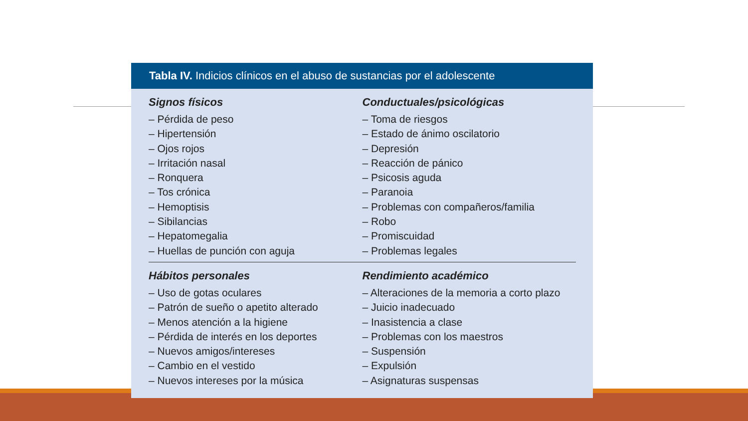Tabla IV. Indicios clínicos en el abuso de sustancias por el adolescente
| Signos físicos – Pérdida de peso – Hipertensión – Ojos rojos – Irritación nasal – Ronquera – Tos crónica – Hemoptisis – Sibilancias – Hepatomegalia – Huellas de punción con aguja | Conductuales/psicológicas – Toma de riesgos – Estado de ánimo oscilatorio – Depresión – Reacción de pánico – Psicosis aguda – Paranoia – Problemas con compañeros/familia – Robo – Promiscuidad – Problemas legales |
| Hábitos personales – Uso de gotas oculares – Patrón de sueño o apetito alterado – Menos atención a la higiene – Pérdida de interés en los deportes – Nuevos amigos/intereses – Cambio en el vestido – Nuevos intereses por la música | Rendimiento académico – Alteraciones de la memoria a corto plazo – Juicio inadecuado – Inasistencia a clase – Problemas con los maestros – Suspensión – Expulsión – Asignaturas suspensas |